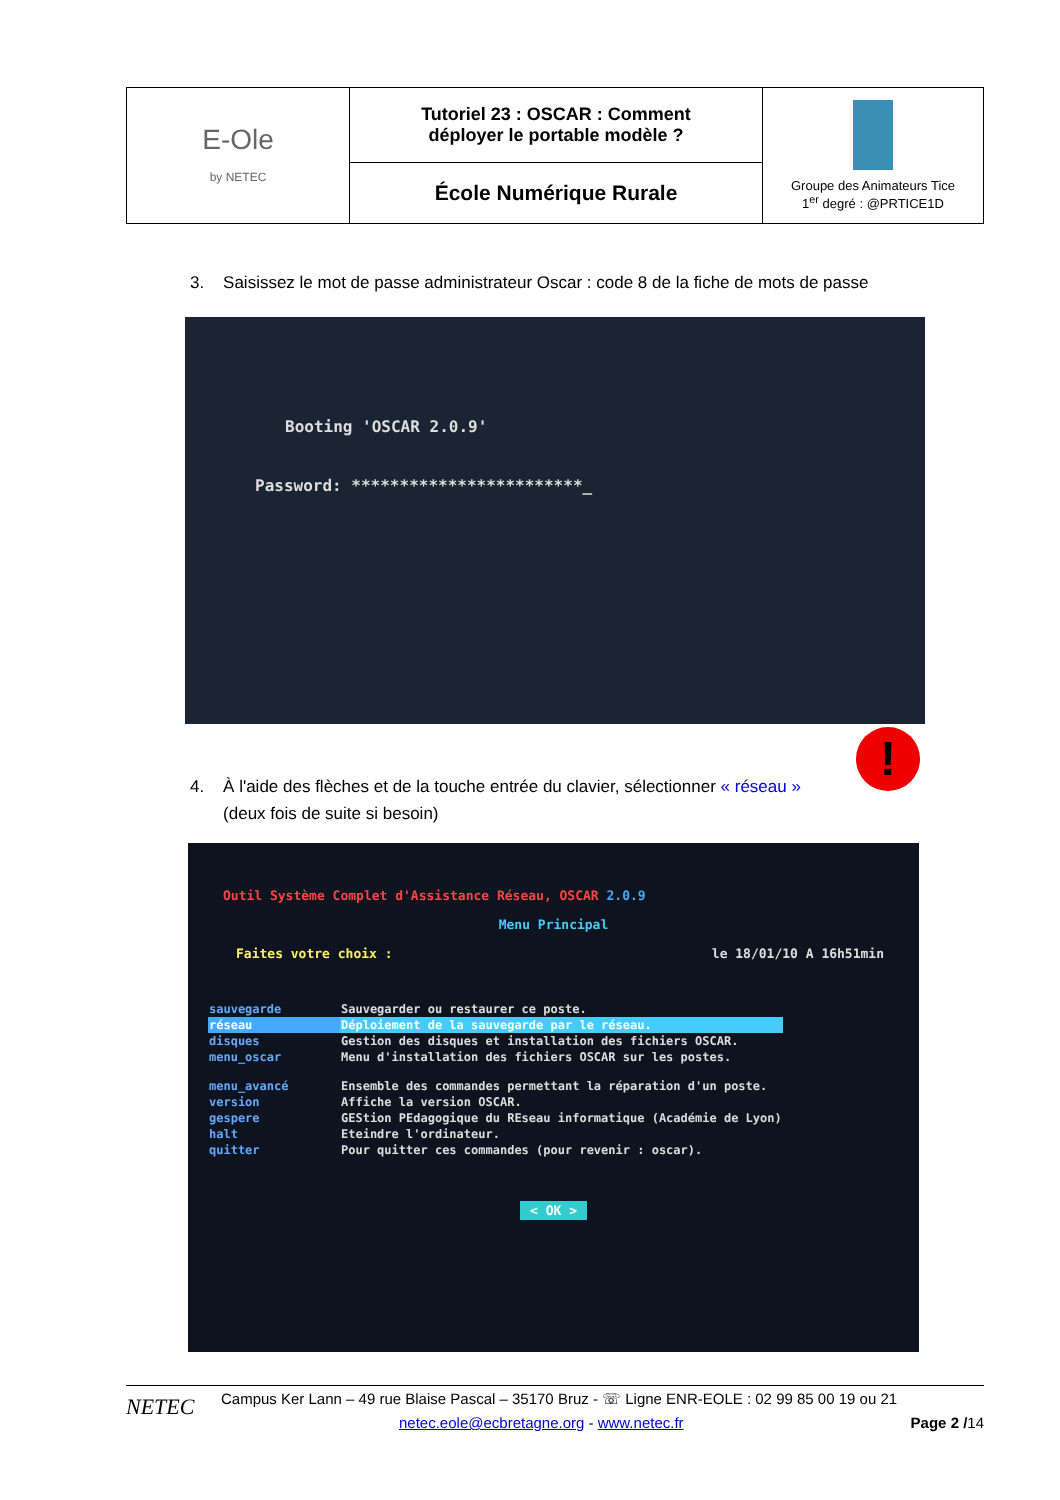| E-Ole by NETEC | Tutoriel 23 : OSCAR : Comment déployer le portable modèle ? | Groupe des Animateurs Tice 1<sup>er</sup> degré : @PRTICE1D |
| | École Numérique Rurale | |
3. Saisissez le mot de passe administrateur Oscar : code 8 de la fiche de mots de passe
Booting 'OSCAR 2.0.9'
Password: ************************_
!
4. À l'aide des flèches et de la touche entrée du clavier, sélectionner « réseau »
(deux fois de suite si besoin)
Outil Système Complet d'Assistance Réseau, OSCAR 2.0.9
Menu Principal
Faites votre choix : le 18/01/10 A 16h51min
| sauvegarde | Sauvegarder ou restaurer ce poste. |
| réseau | Déploiement de la sauvegarde par le réseau. |
| disques | Gestion des disques et installation des fichiers OSCAR. |
| menu_oscar | Menu d'installation des fichiers OSCAR sur les postes. |
| menu_avancé | Ensemble des commandes permettant la réparation d'un poste. |
| version | Affiche la version OSCAR. |
| gespere | GEStion PEdagogique du REseau informatique (Académie de Lyon) |
| halt | Eteindre l'ordinateur. |
| quitter | Pour quitter ces commandes (pour revenir : oscar). |
< OK >
NETEC
Campus Ker Lann – 49 rue Blaise Pascal – 35170 Bruz - ☏ Ligne ENR-EOLE : 02 99 85 00 19 ou 21
netec.eole@ecbretagne.org - www.netec.fr Page 2 /14